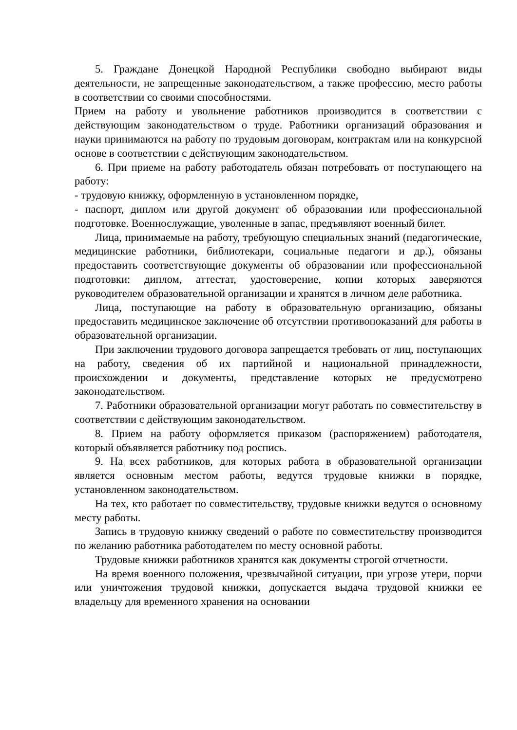5. Граждане Донецкой Народной Республики свободно выбирают виды деятельности, не запрещенные законодательством, а также профессию, место работы в соответствии со своими способностями.
Прием на работу и увольнение работников производится в соответствии с действующим законодательством о труде. Работники организаций образования и науки принимаются на работу по трудовым договорам, контрактам или на конкурсной основе в соответствии с действующим законодательством.
6. При приеме на работу работодатель обязан потребовать от поступающего на работу:
- трудовую книжку, оформленную в установленном порядке,
- паспорт, диплом или другой документ об образовании или профессиональной подготовке. Военнослужащие, уволенные в запас, предъявляют военный билет.
Лица, принимаемые на работу, требующую специальных знаний (педагогические, медицинские работники, библиотекари, социальные педагоги и др.), обязаны предоставить соответствующие документы об образовании или профессиональной подготовки: диплом, аттестат, удостоверение, копии которых заверяются руководителем образовательной организации и хранятся в личном деле работника.
Лица, поступающие на работу в образовательную организацию, обязаны предоставить медицинское заключение об отсутствии противопоказаний для работы в образовательной организации.
При заключении трудового договора запрещается требовать от лиц, поступающих на работу, сведения об их партийной и национальной принадлежности, происхождении и документы, представление которых не предусмотрено законодательством.
7. Работники образовательной организации могут работать по совместительству в соответствии с действующим законодательством.
8. Прием на работу оформляется приказом (распоряжением) работодателя, который объявляется работнику под роспись.
9. На всех работников, для которых работа в образовательной организации является основным местом работы, ведутся трудовые книжки в порядке, установленном законодательством.
На тех, кто работает по совместительству, трудовые книжки ведутся о основному месту работы.
Запись в трудовую книжку сведений о работе по совместительству производится по желанию работника работодателем по месту основной работы.
Трудовые книжки работников хранятся как документы строгой отчетности.
На время военного положения, чрезвычайной ситуации, при угрозе утери, порчи или уничтожения трудовой книжки, допускается выдача трудовой книжки ее владельцу для временного хранения на основании